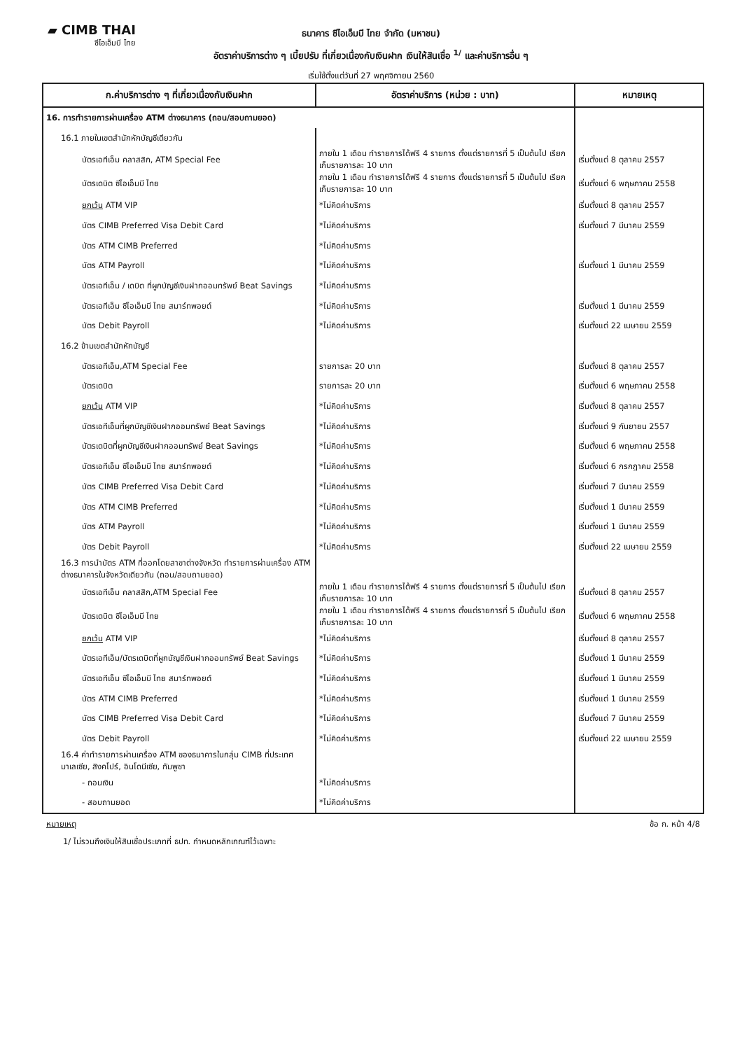▰ CIMB THAI
ซีไอเอ็มบี ไทย
ธนาคาร ซีไอเอ็มบี ไทย จำกัด (มหาชน)
อัตราค่าบริการต่าง ๆ เบี้ยปรับ ที่เกี่ยวเนื่องกับเงินฝาก เงินให้สินเชื่อ <sup>1/</sup> และค่าบริการอื่น ๆ
เริ่มใช้ตั้งแต่วันที่ 27 พฤศจิกายน 2560
| ก.ค่าบริการต่าง ๆ ที่เกี่ยวเนื่องกับเงินฝาก | อัตราค่าบริการ (หน่วย : บาท) | หมายเหตุ |
| --- | --- | --- |
| 16. การทำรายการผ่านเครื่อง ATM ต่างธนาคาร (ถอน/สอบถามยอด) | | |
| 16.1 ภายในเขตสำนักหักบัญชีเดียวกัน | | |
| บัตรเอทีเอ็ม คลาสสิก, ATM Special Fee | ภายใน 1 เดือน ทำรายการได้ฟรี 4 รายการ ตั้งแต่รายการที่ 5 เป็นต้นไป เรียกเก็บรายการละ 10 บาท | เริ่มตั้งแต่ 8 ตุลาคม 2557 |
| บัตรเดบิต ซีไอเอ็มบี ไทย | ภายใน 1 เดือน ทำรายการได้ฟรี 4 รายการ ตั้งแต่รายการที่ 5 เป็นต้นไป เรียกเก็บรายการละ 10 บาท | เริ่มตั้งแต่ 6 พฤษภาคม 2558 |
| ยกเว้น ATM VIP | *ไม่คิดค่าบริการ | เริ่มตั้งแต่ 8 ตุลาคม 2557 |
| บัตร CIMB Preferred Visa Debit Card | *ไม่คิดค่าบริการ | เริ่มตั้งแต่ 7 มีนาคม 2559 |
| บัตร ATM CIMB Preferred | *ไม่คิดค่าบริการ | เริ่มตั้งแต่ 1 มีนาคม 2559 |
| บัตร ATM Payroll | *ไม่คิดค่าบริการ | |
| บัตรเอทีเอ็ม / เดบิต ที่ผูกบัญชีเงินฝากออมทรัพย์ Beat Savings | *ไม่คิดค่าบริการ | |
| บัตรเอทีเอ็ม ซีไอเอ็มบี ไทย สมาร์ทพอยต์ | *ไม่คิดค่าบริการ | เริ่มตั้งแต่ 1 มีนาคม 2559 |
| บัตร Debit Payroll | *ไม่คิดค่าบริการ | เริ่มตั้งแต่ 22 เมษายน 2559 |
| 16.2 ข้ามเขตสำนักหักบัญชี | | |
| บัตรเอทีเอ็ม,ATM Special Fee | รายการละ 20 บาท | เริ่มตั้งแต่ 8 ตุลาคม 2557 |
| บัตรเดบิต | รายการละ 20 บาท | เริ่มตั้งแต่ 6 พฤษภาคม 2558 |
| ยกเว้น ATM VIP | *ไม่คิดค่าบริการ | เริ่มตั้งแต่ 8 ตุลาคม 2557 |
| บัตรเอทีเอ็มที่ผูกบัญชีเงินฝากออมทรัพย์ Beat Savings | *ไม่คิดค่าบริการ | เริ่มตั้งแต่ 9 กันยายน 2557 |
| บัตรเดบิตที่ผูกบัญชีเงินฝากออมทรัพย์ Beat Savings | *ไม่คิดค่าบริการ | เริ่มตั้งแต่ 6 พฤษภาคม 2558 |
| บัตรเอทีเอ็ม ซีไอเอ็มบี ไทย สมาร์ทพอยต์ | *ไม่คิดค่าบริการ | เริ่มตั้งแต่ 6 กรกฎาคม 2558 |
| บัตร CIMB Preferred Visa Debit Card | *ไม่คิดค่าบริการ | เริ่มตั้งแต่ 7 มีนาคม 2559 |
| บัตร ATM CIMB Preferred | *ไม่คิดค่าบริการ | เริ่มตั้งแต่ 1 มีนาคม 2559 |
| บัตร ATM Payroll | *ไม่คิดค่าบริการ | เริ่มตั้งแต่ 1 มีนาคม 2559 |
| บัตร Debit Payroll | *ไม่คิดค่าบริการ | เริ่มตั้งแต่ 22 เมษายน 2559 |
| 16.3 การนำบัตร ATM ที่ออกโดยสาขาต่างจังหวัด ทำรายการผ่านเครื่อง ATM ต่างธนาคารในจังหวัดเดียวกัน (ถอน/สอบถามยอด) | | |
| บัตรเอทีเอ็ม คลาสสิก,ATM Special Fee | ภายใน 1 เดือน ทำรายการได้ฟรี 4 รายการ ตั้งแต่รายการที่ 5 เป็นต้นไป เรียกเก็บรายการละ 10 บาท | เริ่มตั้งแต่ 8 ตุลาคม 2557 |
| บัตรเดบิต ซีไอเอ็มบี ไทย | ภายใน 1 เดือน ทำรายการได้ฟรี 4 รายการ ตั้งแต่รายการที่ 5 เป็นต้นไป เรียกเก็บรายการละ 10 บาท | เริ่มตั้งแต่ 6 พฤษภาคม 2558 |
| ยกเว้น ATM VIP | *ไม่คิดค่าบริการ | เริ่มตั้งแต่ 8 ตุลาคม 2557 |
| บัตรเอทีเอ็ม/บัตรเดบิตที่ผูกบัญชีเงินฝากออมทรัพย์ Beat Savings | *ไม่คิดค่าบริการ | เริ่มตั้งแต่ 1 มีนาคม 2559 |
| บัตรเอทีเอ็ม ซีไอเอ็มบี ไทย สมาร์ทพอยต์ | *ไม่คิดค่าบริการ | เริ่มตั้งแต่ 1 มีนาคม 2559 |
| บัตร ATM CIMB Preferred | *ไม่คิดค่าบริการ | เริ่มตั้งแต่ 1 มีนาคม 2559 |
| บัตร CIMB Preferred Visa Debit Card | *ไม่คิดค่าบริการ | เริ่มตั้งแต่ 7 มีนาคม 2559 |
| บัตร Debit Payroll | *ไม่คิดค่าบริการ | เริ่มตั้งแต่ 22 เมษายน 2559 |
| 16.4 ค่าทำรายการผ่านเครื่อง ATM ของธนาคารในกลุ่ม CIMB ที่ประเทศมาเลเซีย, สิงคโปร์, อินโดนีเซีย, กัมพูชา | | |
| - ถอนเงิน | *ไม่คิดค่าบริการ | |
| - สอบถามยอด | *ไม่คิดค่าบริการ | |
หมายเหตุ ข้อ ก. หน้า 4/8
1/ ไม่รวมถึงเงินให้สินเชื่อประเภทที่ ธปท. กำหนดหลักเกณฑ์ไว้เฉพาะ